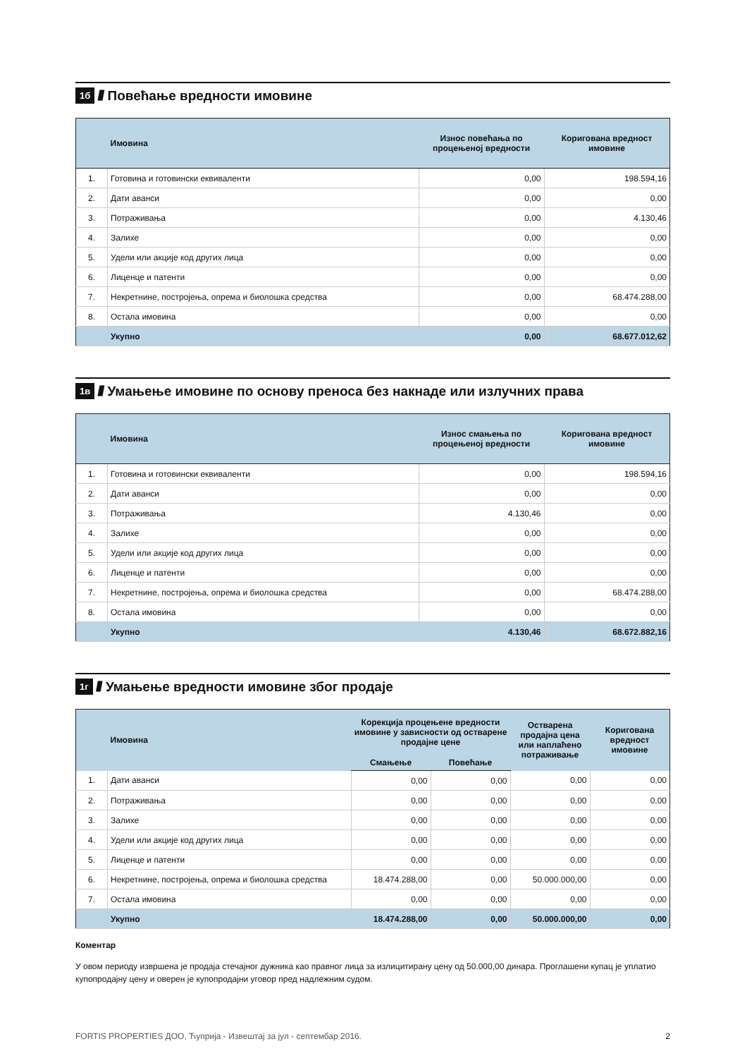1б //// Повећање вредности имовине
| | Имовина | Износ повећања по процењеној вредности | Коригована вредност имовине |
| --- | --- | --- | --- |
| 1. | Готовина и готовински еквиваленти | 0,00 | 198.594,16 |
| 2. | Дати аванси | 0,00 | 0,00 |
| 3. | Потраживања | 0,00 | 4.130,46 |
| 4. | Залихе | 0,00 | 0,00 |
| 5. | Удели или акције код других лица | 0,00 | 0,00 |
| 6. | Лиценце и патенти | 0,00 | 0,00 |
| 7. | Некретнине, постројења, опрема и биолошка средства | 0,00 | 68.474.288,00 |
| 8. | Остала имовина | 0,00 | 0,00 |
| | Укупно | 0,00 | 68.677.012,62 |
1в ////
Умањење имовине по основу преноса без накнаде или излучних права
| | Имовина | Износ смањења по процењеној вредности | Коригована вредност имовине |
| --- | --- | --- | --- |
| 1. | Готовина и готовински еквиваленти | 0,00 | 198.594,16 |
| 2. | Дати аванси | 0,00 | 0,00 |
| 3. | Потраживања | 4.130,46 | 0,00 |
| 4. | Залихе | 0,00 | 0,00 |
| 5. | Удели или акције код других лица | 0,00 | 0,00 |
| 6. | Лиценце и патенти | 0,00 | 0,00 |
| 7. | Некретнине, постројења, опрема и биолошка средства | 0,00 | 68.474.288,00 |
| 8. | Остала имовина | 0,00 | 0,00 |
| | Укупно | 4.130,46 | 68.672.882,16 |
1г ////
Умањење вредности имовине због продаје
| | Имовина | Корекција процењене вредности имовине у зависности од остварене продајне цене | | Остварена продајна цена или наплаћено потраживање | Коригована вредност имовине |
| --- | --- | --- | --- | --- | --- |
| | | Смањење | Повећање | | |
| 1. | Дати аванси | 0,00 | 0,00 | 0,00 | 0,00 |
| 2. | Потраживања | 0,00 | 0,00 | 0,00 | 0,00 |
| 3. | Залихе | 0,00 | 0,00 | 0,00 | 0,00 |
| 4. | Удели или акције код других лица | 0,00 | 0,00 | 0,00 | 0,00 |
| 5. | Лиценце и патенти | 0,00 | 0,00 | 0,00 | 0,00 |
| 6. | Некретнине, постројења, опрема и биолошка средства | 18.474.288,00 | 0,00 | 50.000.000,00 | 0,00 |
| 7. | Остала имовина | 0,00 | 0,00 | 0,00 | 0,00 |
| | Укупно | 18.474.288,00 | 0,00 | 50.000.000,00 | 0,00 |
Коментар
У овом периоду извршена је продаја стечајног дужника као правног лица за излицитирану цену од 50.000,00 динара. Проглашени купац је уплатио купопродајну цену и оверен је купопродајни уговор пред надлежним судом.
FORTIS PROPERTIES ДОО, Ћуприја - Извештај за јул - септембар 2016. 2